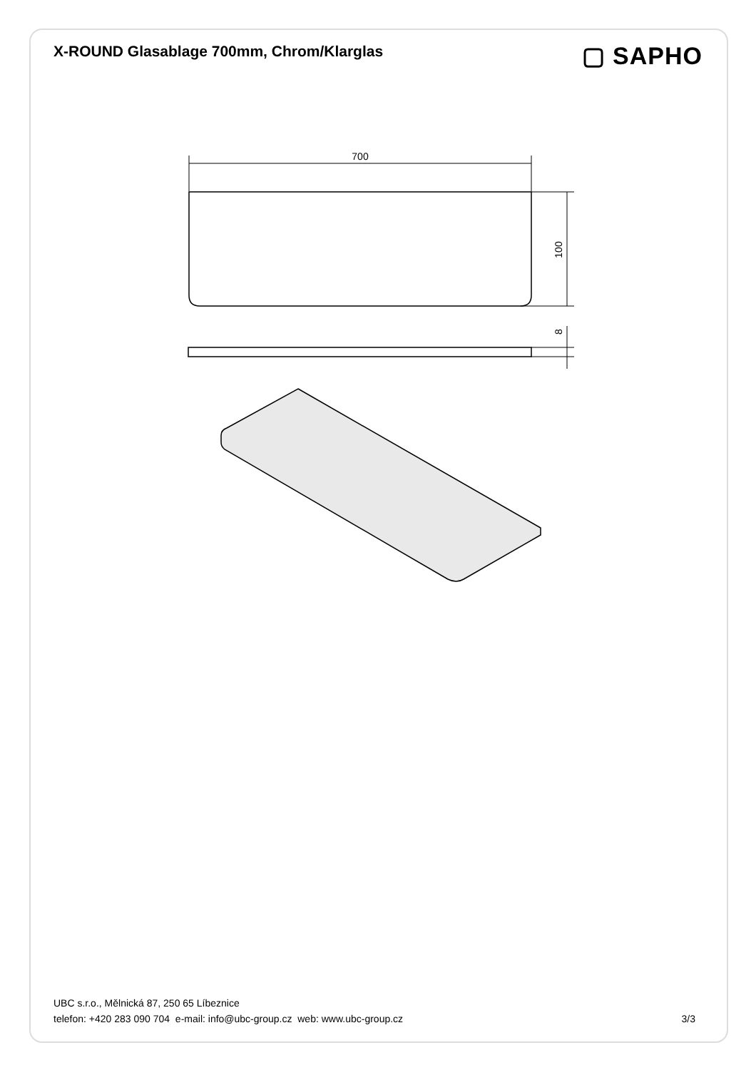X-ROUND Glasablage 700mm, Chrom/Klarglas
▢ SAPHO
700
100
8
UBC s.r.o., Mělnická 87, 250 65 Líbeznice
telefon: +420 283 090 704 e-mail: info@ubc-group.cz web: www.ubc-group.cz 3/3